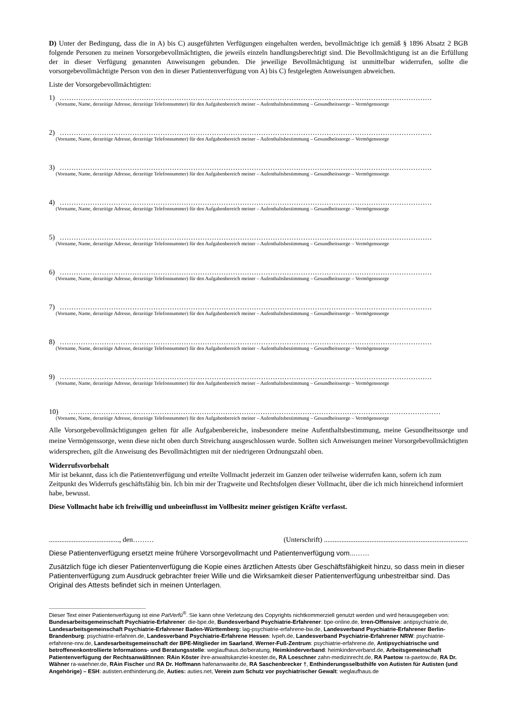D) Unter der Bedingung, dass die in A) bis C) ausgeführten Verfügungen eingehalten werden, bevollmächtige ich gemäß § 1896 Absatz 2 BGB folgende Personen zu meinen Vorsorgebevollmächtigten, die jeweils einzeln handlungsberechtigt sind. Die Bevollmächtigung ist an die Erfüllung der in dieser Verfügung genannten Anweisungen gebunden. Die jeweilige Bevollmächtigung ist unmittelbar widerrufen, sollte die vorsorgebevollmächtigte Person von den in dieser Patientenverfügung von A) bis C) festgelegten Anweisungen abweichen.
Liste der Vorsorgebevollmächtigten:
1) ……………………………………………………………………………………………………………………………………………
(Vorname, Name, derzeitige Adresse, derzeitige Telefonnummer) für den Aufgabenbereich meiner – Aufenthaltsbestimmung – Gesundheitssorge – Vermögenssorge
2) ……………………………………………………………………………………………………………………………………………
(Vorname, Name, derzeitige Adresse, derzeitige Telefonnummer) für den Aufgabenbereich meiner – Aufenthaltsbestimmung – Gesundheitssorge – Vermögenssorge
3) ……………………………………………………………………………………………………………………………………………
(Vorname, Name, derzeitige Adresse, derzeitige Telefonnummer) für den Aufgabenbereich meiner – Aufenthaltsbestimmung – Gesundheitssorge – Vermögenssorge
4) ……………………………………………………………………………………………………………………………………………
(Vorname, Name, derzeitige Adresse, derzeitige Telefonnummer) für den Aufgabenbereich meiner – Aufenthaltsbestimmung – Gesundheitssorge – Vermögenssorge
5) ……………………………………………………………………………………………………………………………………………
(Vorname, Name, derzeitige Adresse, derzeitige Telefonnummer) für den Aufgabenbereich meiner – Aufenthaltsbestimmung – Gesundheitssorge – Vermögenssorge
6) ……………………………………………………………………………………………………………………………………………
(Vorname, Name, derzeitige Adresse, derzeitige Telefonnummer) für den Aufgabenbereich meiner – Aufenthaltsbestimmung – Gesundheitssorge – Vermögenssorge
7) ……………………………………………………………………………………………………………………………………………
(Vorname, Name, derzeitige Adresse, derzeitige Telefonnummer) für den Aufgabenbereich meiner – Aufenthaltsbestimmung – Gesundheitssorge – Vermögenssorge
8) ……………………………………………………………………………………………………………………………………………
(Vorname, Name, derzeitige Adresse, derzeitige Telefonnummer) für den Aufgabenbereich meiner – Aufenthaltsbestimmung – Gesundheitssorge – Vermögenssorge
9) ……………………………………………………………………………………………………………………………………………
(Vorname, Name, derzeitige Adresse, derzeitige Telefonnummer) für den Aufgabenbereich meiner – Aufenthaltsbestimmung – Gesundheitssorge – Vermögenssorge
10) ……………………………………………………………………………………………………………………………………………
(Vorname, Name, derzeitige Adresse, derzeitige Telefonnummer) für den Aufgabenbereich meiner – Aufenthaltsbestimmung – Gesundheitssorge – Vermögenssorge
Alle Vorsorgebevollmächtigungen gelten für alle Aufgabenbereiche, insbesondere meine Aufenthaltsbestimmung, meine Gesundheitssorge und meine Vermögenssorge, wenn diese nicht oben durch Streichung ausgeschlossen wurde. Sollten sich Anweisungen meiner Vorsorgebevollmächtigten widersprechen, gilt die Anweisung des Bevollmächtigten mit der niedrigeren Ordnungszahl oben.
Widerrufsvorbehalt
Mir ist bekannt, dass ich die Patientenverfügung und erteilte Vollmacht jederzeit im Ganzen oder teilweise widerrufen kann, sofern ich zum Zeitpunkt des Widerrufs geschäftsfähig bin. Ich bin mir der Tragweite und Rechtsfolgen dieser Vollmacht, über die ich mich hinreichend informiert habe, bewusst.
Diese Vollmacht habe ich freiwillig und unbeeinflusst im Vollbesitz meiner geistigen Kräfte verfasst.
........................................, den……… (Unterschrift) ..................................................................................
Diese Patientenverfügung ersetzt meine frühere Vorsorgevollmacht und Patientenverfügung vom...……
Zusätzlich füge ich dieser Patientenverfügung die Kopie eines ärztlichen Attests über Geschäftsfähigkeit hinzu, so dass mein in dieser Patientenverfügung zum Ausdruck gebrachter freier Wille und die Wirksamkeit dieser Patientenverfügung unbestreitbar sind. Das Original des Attests befindet sich in meinen Unterlagen.
Dieser Text einer Patientenverfügung ist eine PatVerfü<sup>®</sup>. Sie kann ohne Verletzung des Copyrights nichtkommerziell genutzt werden und wird herausgegeben von: Bundesarbeitsgemeinschaft Psychiatrie-Erfahrener: die-bpe.de, Bundesverband Psychiatrie-Erfahrener: bpe-online.de, Irren-Offensive: antipsychiatrie.de, Landesarbeitsgemeinschaft Psychiatrie-Erfahrener Baden-Württemberg: lag-psychiatrie-erfahrene-bw.de, Landesverband Psychiatrie-Erfahrener Berlin-Brandenburg: psychiatrie-erfahren.de, Landesverband Psychiatrie-Erfahrene Hessen: lvpeh.de, Landesverband Psychiatrie-Erfahrener NRW: psychiatrie-erfahrene-nrw.de, Landesarbeitsgemeinschaft der BPE-Mitglieder im Saarland, Werner-Fuß-Zentrum: psychiatrie-erfahrene.de, Antipsychiatrische und betroffenenkontrollierte Informations- und Beratungsstelle: weglaufhaus.de/beratung, Heimkinderverband: heimkinderverband.de, Arbeitsgemeinschaft Patientenverfügung der RechtsanwältInnen: RAin Köster ihre-anwaltskanzlei-koester.de, RA Loeschner zahn-medizinrecht.de, RA Paetow ra-paetow.de, RA Dr. Wähner ra-waehner.de, RAin Fischer und RA Dr. Hoffmann hafenanwaelte.de, RA Saschenbrecker †, Enthinderungsselbsthilfe von Autisten für Autisten (und Angehörige) – ESH: autisten.enthinderung.de, Auties: auties.net, Verein zum Schutz vor psychiatrischer Gewalt: weglaufhaus.de